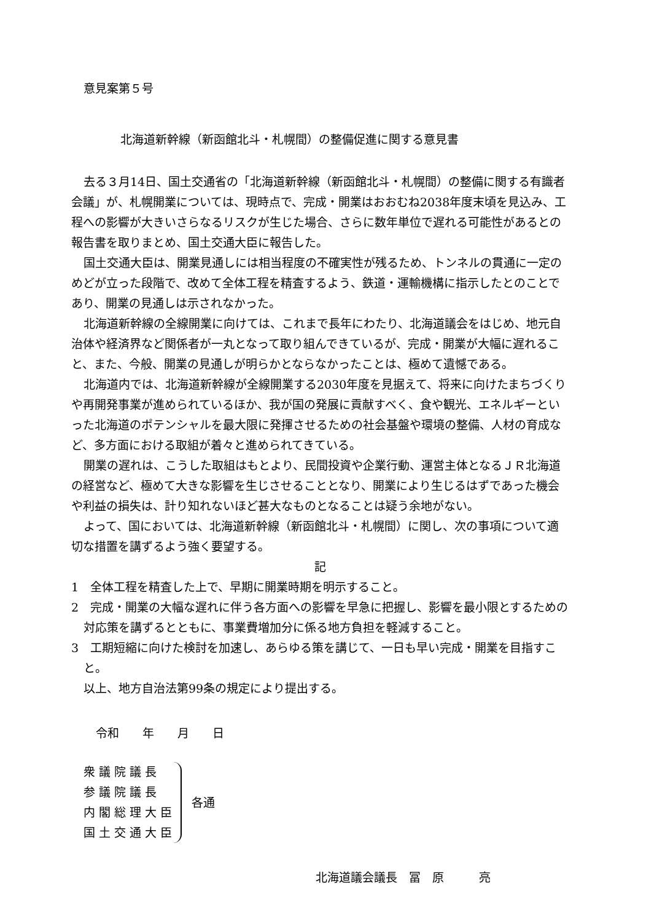意見案第５号
北海道新幹線（新函館北斗・札幌間）の整備促進に関する意見書
去る３月14日、国土交通省の「北海道新幹線（新函館北斗・札幌間）の整備に関する有識者会議」が、札幌開業については、現時点で、完成・開業はおおむね2038年度末頃を見込み、工程への影響が大きいさらなるリスクが生じた場合、さらに数年単位で遅れる可能性があるとの報告書を取りまとめ、国土交通大臣に報告した。
国土交通大臣は、開業見通しには相当程度の不確実性が残るため、トンネルの貫通に一定のめどが立った段階で、改めて全体工程を精査するよう、鉄道・運輸機構に指示したとのことであり、開業の見通しは示されなかった。
北海道新幹線の全線開業に向けては、これまで長年にわたり、北海道議会をはじめ、地元自治体や経済界など関係者が一丸となって取り組んできているが、完成・開業が大幅に遅れること、また、今般、開業の見通しが明らかとならなかったことは、極めて遺憾である。
北海道内では、北海道新幹線が全線開業する2030年度を見据えて、将来に向けたまちづくりや再開発事業が進められているほか、我が国の発展に貢献すべく、食や観光、エネルギーといった北海道のポテンシャルを最大限に発揮させるための社会基盤や環境の整備、人材の育成など、多方面における取組が着々と進められてきている。
開業の遅れは、こうした取組はもとより、民間投資や企業行動、運営主体となるＪＲ北海道の経営など、極めて大きな影響を生じさせることとなり、開業により生じるはずであった機会や利益の損失は、計り知れないほど甚大なものとなることは疑う余地がない。
よって、国においては、北海道新幹線（新函館北斗・札幌間）に関し、次の事項について適切な措置を講ずるよう強く要望する。
記
1　全体工程を精査した上で、早期に開業時期を明示すること。
2　完成・開業の大幅な遅れに伴う各方面への影響を早急に把握し、影響を最小限とするための対応策を講ずるとともに、事業費増加分に係る地方負担を軽減すること。
3　工期短縮に向けた検討を加速し、あらゆる策を講じて、一日も早い完成・開業を目指すこと。
以上、地方自治法第99条の規定により提出する。
令和　　年　　月　　日
衆議院議長
参議院議長
内閣総理大臣
国土交通大臣
各通
北海道議会議長　冨　原　　　亮